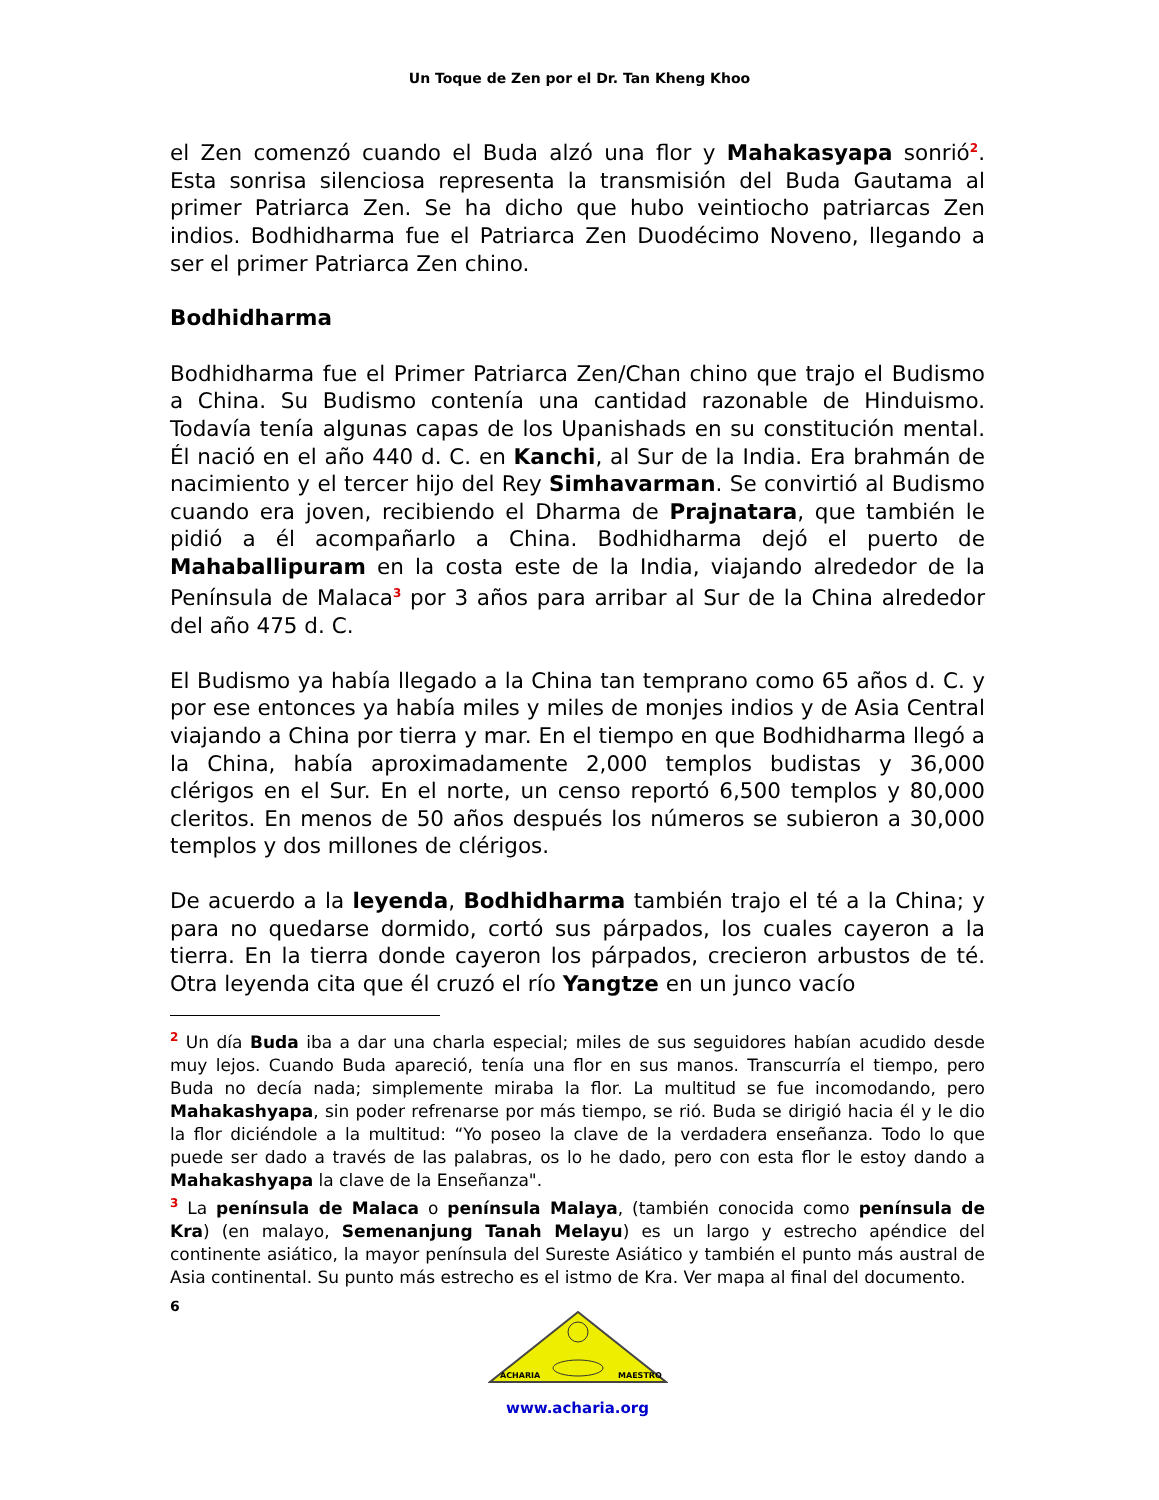Un Toque de Zen por el Dr. Tan Kheng Khoo
el Zen comenzó cuando el Buda alzó una flor y Mahakasyapa sonrió<sup>2</sup>. Esta sonrisa silenciosa representa la transmisión del Buda Gautama al primer Patriarca Zen. Se ha dicho que hubo veintiocho patriarcas Zen indios. Bodhidharma fue el Patriarca Zen Duodécimo Noveno, llegando a ser el primer Patriarca Zen chino.
Bodhidharma
Bodhidharma fue el Primer Patriarca Zen/Chan chino que trajo el Budismo a China. Su Budismo contenía una cantidad razonable de Hinduismo. Todavía tenía algunas capas de los Upanishads en su constitución mental. Él nació en el año 440 d. C. en Kanchi, al Sur de la India. Era brahmán de nacimiento y el tercer hijo del Rey Simhavarman. Se convirtió al Budismo cuando era joven, recibiendo el Dharma de Prajnatara, que también le pidió a él acompañarlo a China. Bodhidharma dejó el puerto de Mahaballipuram en la costa este de la India, viajando alrededor de la Península de Malaca<sup>3</sup> por 3 años para arribar al Sur de la China alrededor del año 475 d. C.
El Budismo ya había llegado a la China tan temprano como 65 años d. C. y por ese entonces ya había miles y miles de monjes indios y de Asia Central viajando a China por tierra y mar. En el tiempo en que Bodhidharma llegó a la China, había aproximadamente 2,000 templos budistas y 36,000 clérigos en el Sur. En el norte, un censo reportó 6,500 templos y 80,000 cleritos. En menos de 50 años después los números se subieron a 30,000 templos y dos millones de clérigos.
De acuerdo a la leyenda, Bodhidharma también trajo el té a la China; y para no quedarse dormido, cortó sus párpados, los cuales cayeron a la tierra. En la tierra donde cayeron los párpados, crecieron arbustos de té. Otra leyenda cita que él cruzó el río Yangtze en un junco vacío
<sup>2</sup> Un día Buda iba a dar una charla especial; miles de sus seguidores habían acudido desde muy lejos. Cuando Buda apareció, tenía una flor en sus manos. Transcurría el tiempo, pero Buda no decía nada; simplemente miraba la flor. La multitud se fue incomodando, pero Mahakashyapa, sin poder refrenarse por más tiempo, se rió. Buda se dirigió hacia él y le dio la flor diciéndole a la multitud: “Yo poseo la clave de la verdadera enseñanza. Todo lo que puede ser dado a través de las palabras, os lo he dado, pero con esta flor le estoy dando a Mahakashyapa la clave de la Enseñanza".
<sup>3</sup> La península de Malaca o península Malaya, (también conocida como península de Kra) (en malayo, Semenanjung Tanah Melayu) es un largo y estrecho apéndice del continente asiático, la mayor península del Sureste Asiático y también el punto más austral de Asia continental. Su punto más estrecho es el istmo de Kra. Ver mapa al final del documento.
6
ACHARIA
MAESTRO
www.acharia.org